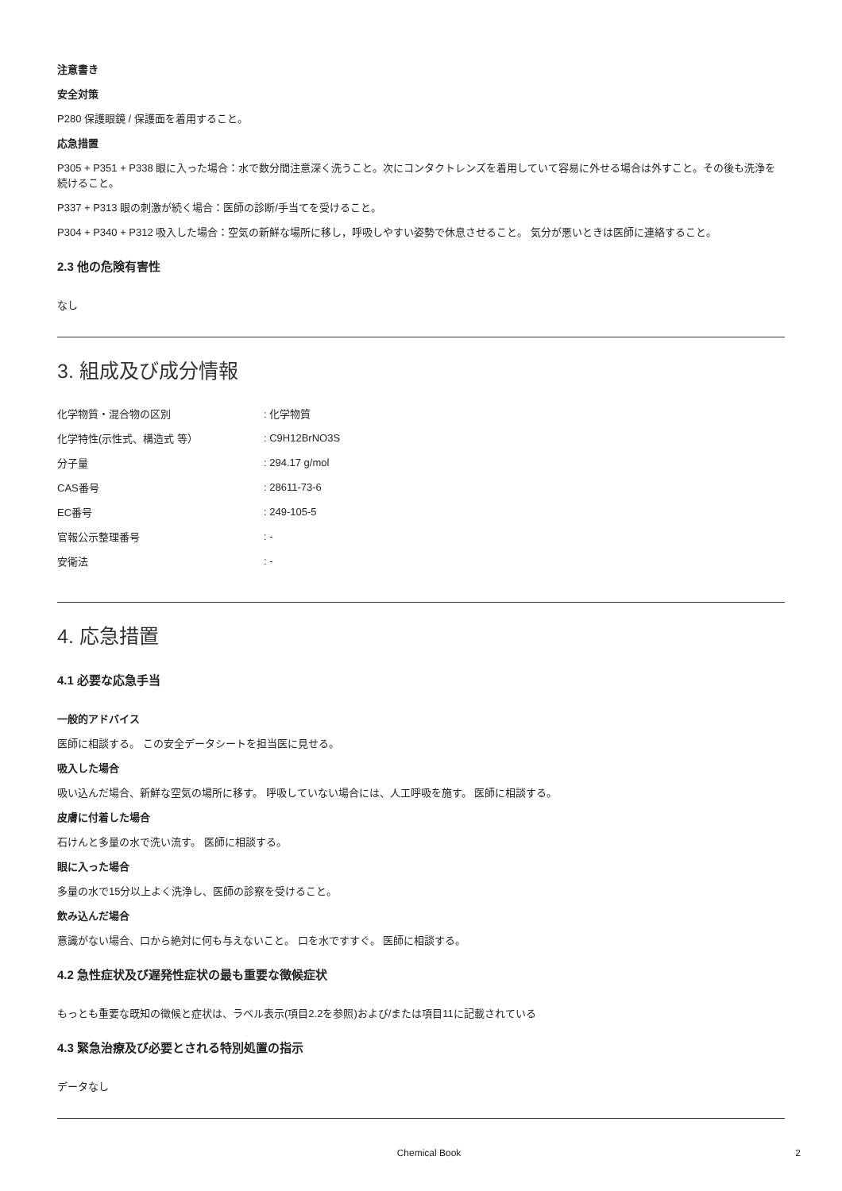注意書き
安全対策
P280 保護眼鏡 / 保護面を着用すること。
応急措置
P305 + P351 + P338 眼に入った場合：水で数分間注意深く洗うこと。次にコンタクトレンズを着用していて容易に外せる場合は外すこと。その後も洗浄を続けること。
P337 + P313 眼の刺激が続く場合：医師の診断/手当てを受けること。
P304 + P340 + P312 吸入した場合：空気の新鮮な場所に移し，呼吸しやすい姿勢で休息させること。 気分が悪いときは医師に連絡すること。
2.3 他の危険有害性
なし
3. 組成及び成分情報
| 化学物質・混合物の区別 | : 化学物質 |
| 化学特性(示性式、構造式 等） | : C9H12BrNO3S |
| 分子量 | : 294.17 g/mol |
| CAS番号 | : 28611-73-6 |
| EC番号 | : 249-105-5 |
| 官報公示整理番号 | : - |
| 安衛法 | : - |
4. 応急措置
4.1 必要な応急手当
一般的アドバイス
医師に相談する。 この安全データシートを担当医に見せる。
吸入した場合
吸い込んだ場合、新鮮な空気の場所に移す。 呼吸していない場合には、人工呼吸を施す。 医師に相談する。
皮膚に付着した場合
石けんと多量の水で洗い流す。 医師に相談する。
眼に入った場合
多量の水で15分以上よく洗浄し、医師の診察を受けること。
飲み込んだ場合
意識がない場合、口から絶対に何も与えないこと。 口を水ですすぐ。 医師に相談する。
4.2 急性症状及び遅発性症状の最も重要な徴候症状
もっとも重要な既知の徴候と症状は、ラベル表示(項目2.2を参照)および/または項目11に記載されている
4.3 緊急治療及び必要とされる特別処置の指示
データなし
Chemical Book 2